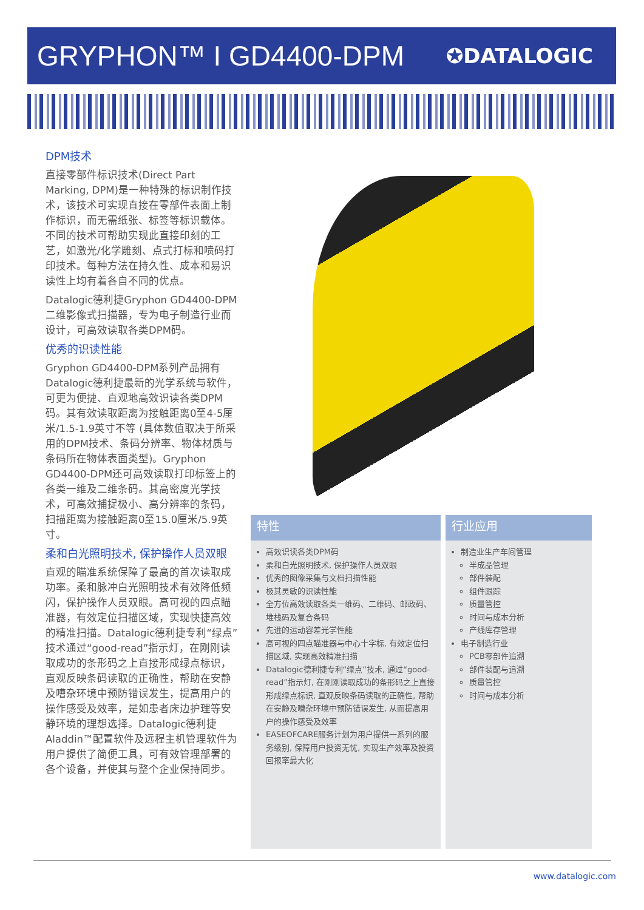GRYPHON™ I GD4400-DPM
✪DATALOGIC
DPM技术
直接零部件标识技术(Direct Part Marking, DPM)是一种特殊的标识制作技术，该技术可实现直接在零部件表面上制作标识，而无需纸张、标签等标识载体。不同的技术可帮助实现此直接印刻的工艺，如激光/化学雕刻、点式打标和喷码打印技术。每种方法在持久性、成本和易识读性上均有着各自不同的优点。
Datalogic德利捷Gryphon GD4400-DPM二维影像式扫描器，专为电子制造行业而设计，可高效读取各类DPM码。
优秀的识读性能
Gryphon GD4400-DPM系列产品拥有Datalogic德利捷最新的光学系统与软件，可更为便捷、直观地高效识读各类DPM码。其有效读取距离为接触距离0至4-5厘米/1.5-1.9英寸不等 (具体数值取决于所采用的DPM技术、条码分辨率、物体材质与条码所在物体表面类型)。Gryphon GD4400-DPM还可高效读取打印标签上的各类一维及二维条码。其高密度光学技术，可高效捕捉极小、高分辨率的条码，扫描距离为接触距离0至15.0厘米/5.9英寸。
柔和白光照明技术, 保护操作人员双眼
直观的瞄准系统保障了最高的首次读取成功率。柔和脉冲白光照明技术有效降低频闪，保护操作人员双眼。高可视的四点瞄准器，有效定位扫描区域，实现快捷高效的精准扫描。Datalogic德利捷专利“绿点”技术通过“good-read”指示灯，在刚刚读取成功的条形码之上直接形成绿点标识，直观反映条码读取的正确性，帮助在安静及嘈杂环境中预防错误发生，提高用户的操作感受及效率，是如患者床边护理等安静环境的理想选择。Datalogic德利捷Aladdin™配置软件及远程主机管理软件为用户提供了简便工具，可有效管理部署的各个设备，并使其与整个企业保持同步。
特性
高效识读各类DPM码
柔和白光照明技术, 保护操作人员双眼
优秀的图像采集与文档扫描性能
极其灵敏的识读性能
全方位高效读取各类一维码、二维码、邮政码、堆栈码及复合条码
先进的运动容差光学性能
高可视的四点瞄准器与中心十字标, 有效定位扫描区域, 实现高效精准扫描
Datalogic德利捷专利“绿点”技术, 通过“good-read”指示灯, 在刚刚读取成功的条形码之上直接形成绿点标识, 直观反映条码读取的正确性, 帮助在安静及嘈杂环境中预防错误发生, 从而提高用户的操作感受及效率
EASEOFCARE服务计划为用户提供一系列的服务级别, 保障用户投资无忧, 实现生产效率及投资回报率最大化
行业应用
制造业生产车间管理
半成品管理
部件装配
组件跟踪
质量管控
时间与成本分析
产线库存管理
电子制造行业
PCB零部件追溯
部件装配与追溯
质量管控
时间与成本分析
www.datalogic.com